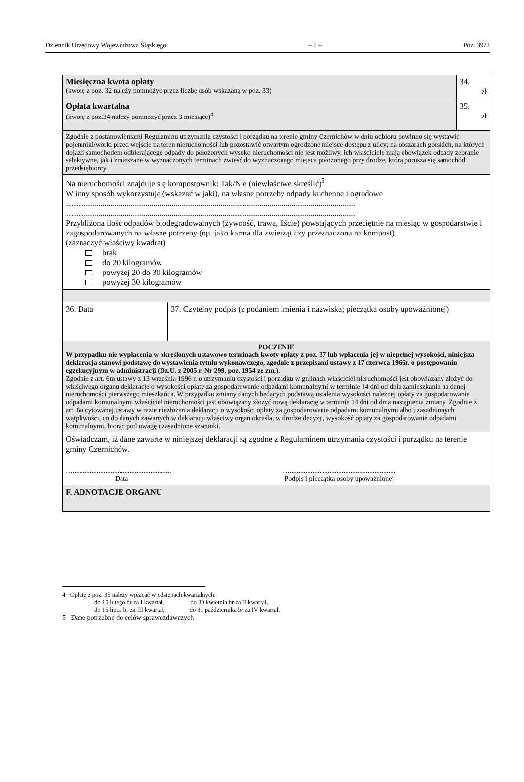Dziennik Urzędowy Województwa Śląskiego – 5 – Poz. 3973
| Miesięczna kwota opłaty (kwotę z poz. 32 należy pomnożyć przez liczbę osób wskazaną w poz. 33) | | 34. zł |
| Opłata kwartalna (kwotę z poz.34 należy pomnożyć przez 3 miesiące)<sup>4</sup> | | 35. zł |
| Zgodnie z postanowieniami Regulaminu utrzymania czystości i porządku na terenie gminy Czernichów w dniu odbioru powinno się wystawić pojemniki/worki przed wejście na teren nieruchomości lub pozostawić otwartym ogrodzone miejsce dostępu z ulicy; na obszarach górskich, na których dojazd samochodem odbierającego odpady do położonych wysoko nieruchomości nie jest możliwy, ich właściciele mają obowiązek odpady zebranie selektywne, jak i zmieszane w wyznaczonych terminach zwieść do wyznaczonego miejsca położonego przy drodze, którą porusza się samochód przedsiębiorcy. | | |
| Na nieruchomości znajduje się kompostownik: Tak/Nie (niewłaściwe skreślić)<sup>5</sup> W inny sposób wykorzystuję (wskazać w jaki), na własne potrzeby odpady kuchenne i ogrodowe ….......................................................................................................................................... ….......................................................................................................................................... Przybliżona ilość odpadów biodegradowalnych (żywność, trawa, liście) powstających przeciętnie na miesiąc w gospodarstwie i zagospodarowanych na własne potrzeby (np. jako karma dla zwierząt czy przeznaczona na kompost) (zaznaczyć właściwy kwadrat) brak do 20 kilogramów powyżej 20 do 30 kilogramów powyżej 30 kilogramów | | |
| 36. Data | 37. Czytelny podpis (z podaniem imienia i nazwiska; pieczątka osoby upoważnionej) | |
| POCZENIE W przypadku nie wypłacenia w określonych ustawowo terminach kwoty opłaty z poz. 37 lub wpłacenia jej w niepełnej wysokości, niniejsza deklaracja stanowi podstawę do wystawienia tytułu wykonawczego, zgodnie z przepisami ustawy z 17 czerwca 1966r. o postępowaniu egzekucyjnym w administracji (Dz.U. z 2005 r. Nr 299, poz. 1954 ze zm.). Zgodnie z art. 6m ustawy z 13 września 1996 r. o utrzymaniu czystości i porządku w gminach właściciel nieruchomości jest obowiązany złożyć do właściwego organu deklarację o wysokości opłaty za gospodarowanie odpadami komunalnymi w terminie 14 dni od dnia zamieszkania na danej nieruchomości pierwszego mieszkańca. W przypadku zmiany danych będących podstawą ustalenia wysokości należnej opłaty za gospodarowanie odpadami komunalnymi właściciel nieruchomości jest obowiązany złożyć nową deklarację w terminie 14 dni od dnia nastąpienia zmiany. Zgodnie z art. 6o cytowanej ustawy w razie niezłożenia deklaracji o wysokości opłaty za gospodarowanie odpadami komunalnymi albo uzasadnionych wątpliwości, co do danych zawartych w deklaracji właściwy organ określa, w drodze decyzji, wysokość opłaty za gospodarowanie odpadami komunalnymi, biorąc pod uwagę uzasadnione szacunki. | | |
| Oświadczam, iż dane zawarte w niniejszej deklaracji są zgodne z Regulaminem utrzymania czystości i porządku na terenie gminy Czernichów. …......................................................... Data …............................................................. Podpis i pieczątka osoby upoważnionej | | |
| F. ADNOTACJE ORGANU | | |
4 Opłatę z poz. 35 należy wpłacać w odstępach kwartalnych:
do 15 lutego br za I kwartał, do 30 kwietnia br za II kwartał,
do 15 lipca br za III kwartał, do 31 października br za IV kwartał.
5 Dane potrzebne do celów sprawozdawczych